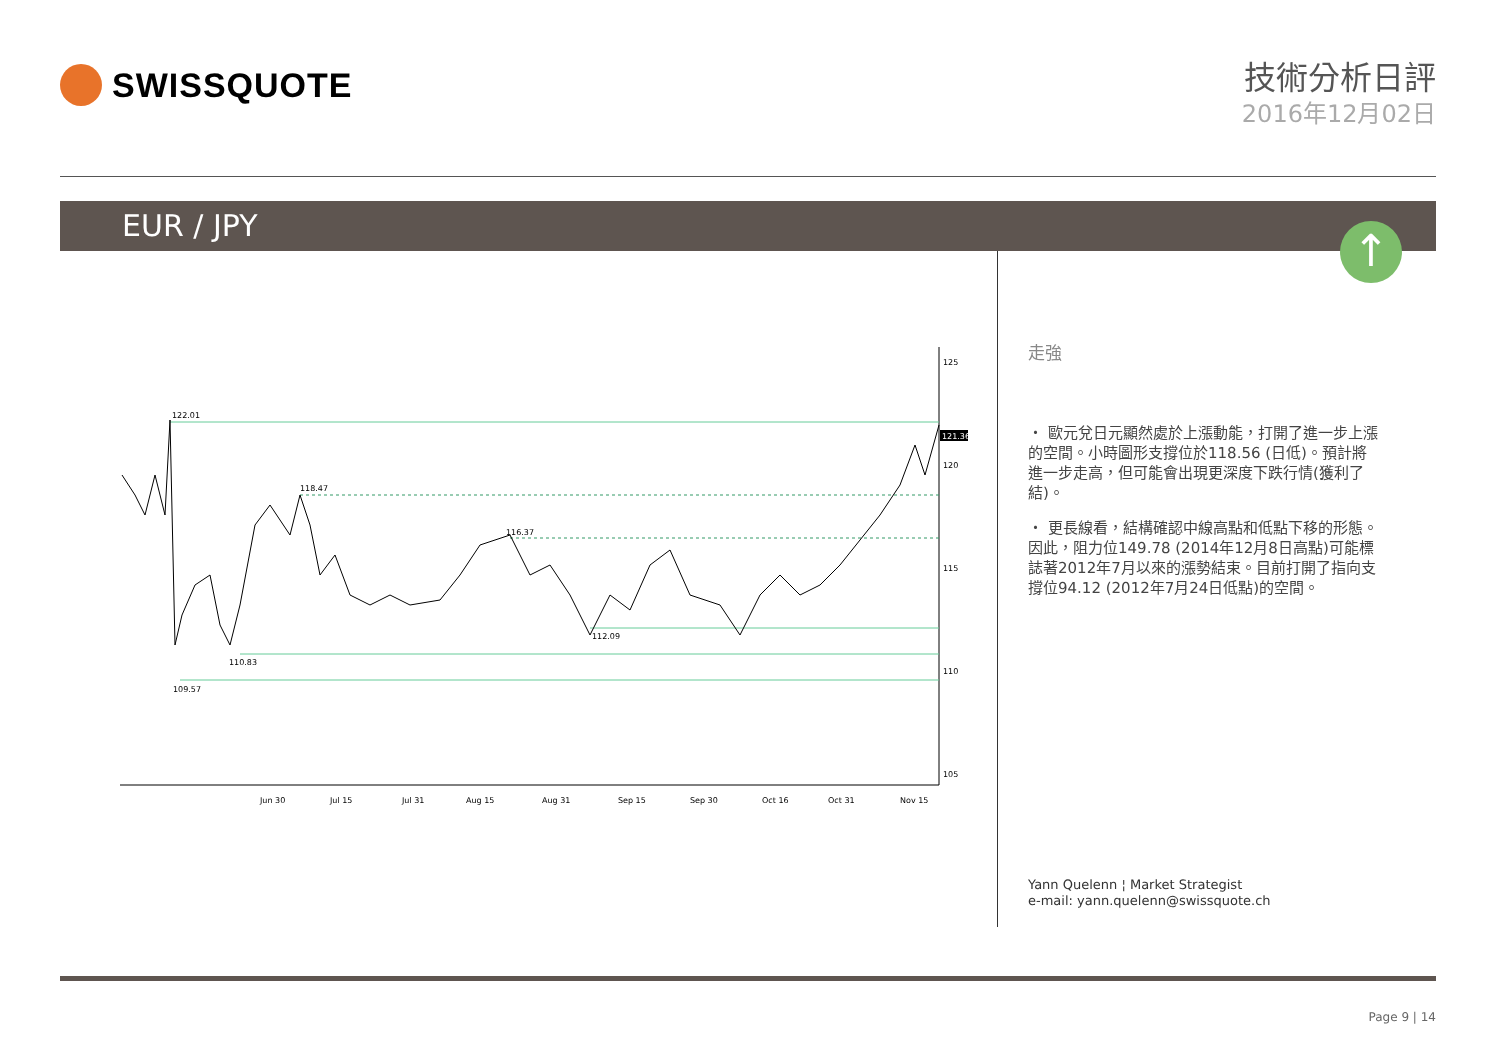SWISSQUOTE
技術分析日評
2016年12月02日
EUR / JPY
↑
125
120
115
110
105
122.01
118.47
116.37
112.09
110.83
109.57
121.36
Jun 30
Jul 15
Jul 31
Aug 15
Aug 31
Sep 15
Sep 30
Oct 16
Oct 31
Nov 15
走強
・ 歐元兌日元顯然處於上漲動能，打開了進一步上漲的空間。小時圖形支撐位於118.56 (日低)。預計將進一步走高，但可能會出現更深度下跌行情(獲利了結)。
・ 更長線看，結構確認中線高點和低點下移的形態。因此，阻力位149.78 (2014年12月8日高點)可能標誌著2012年7月以來的漲勢結束。目前打開了指向支撐位94.12 (2012年7月24日低點)的空間。
Yann Quelenn ¦ Market Strategist
e-mail: yann.quelenn@swissquote.ch
Page 9 | 14